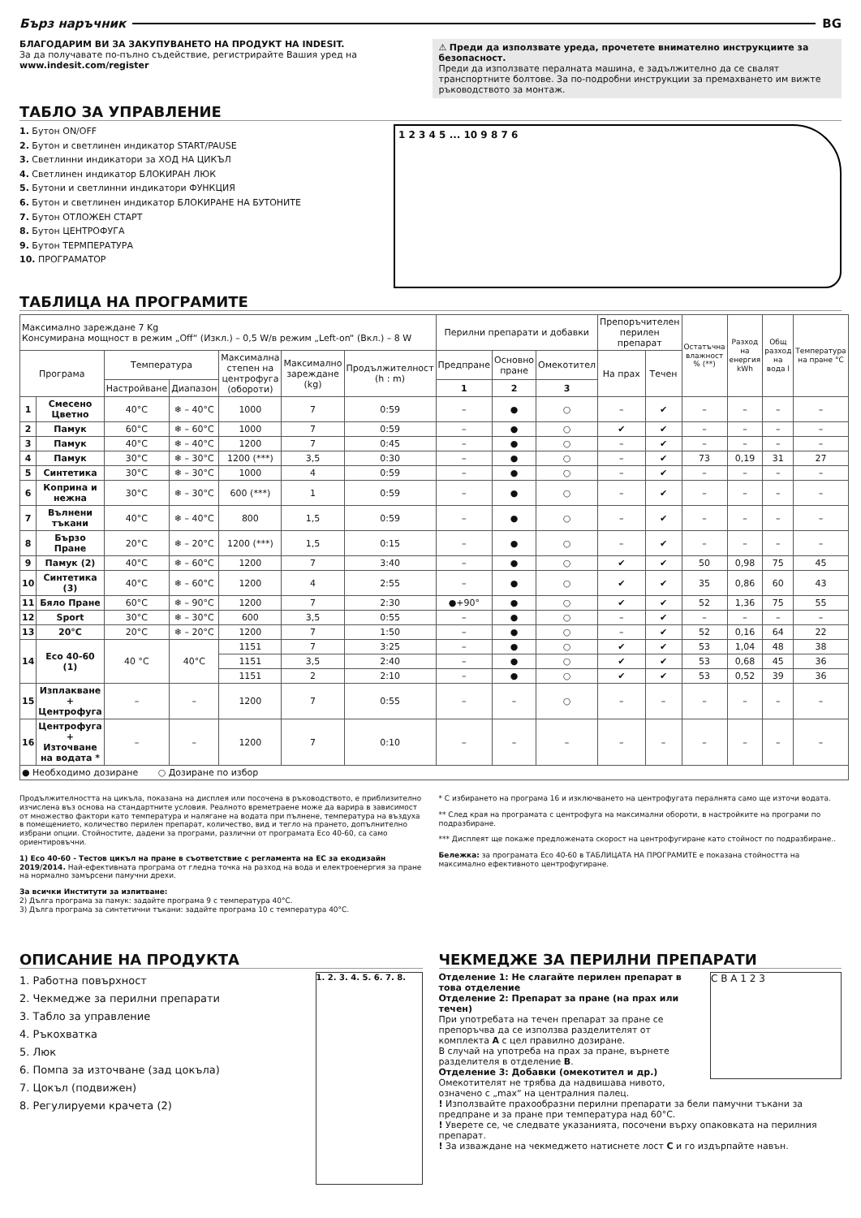Бърз наръчник BG
БЛАГОДАРИМ ВИ ЗА ЗАКУПУВАНЕТО НА ПРОДУКТ НА INDESIT.
За да получавате по-пълно съдействие, регистрирайте Вашия уред на www.indesit.com/register
⚠ Преди да използвате уреда, прочетете внимателно инструкциите за безопасност.
Преди да използвате пералната машина, е задължително да се свалят транспортните болтове. За по-подробни инструкции за премахването им вижте ръководството за монтаж.
ТАБЛО ЗА УПРАВЛЕНИЕ
1. Бутон ON/OFF
2. Бутон и светлинен индикатор START/PAUSE
3. Светлинни индикатори за ХОД НА ЦИКЪЛ
4. Светлинен индикатор БЛОКИРАН ЛЮК
5. Бутони и светлинни индикатори ФУНКЦИЯ
6. Бутон и светлинен индикатор БЛОКИРАНЕ НА БУТОНИТЕ
7. Бутон ОТЛОЖЕН СТАРТ
8. Бутон ЦЕНТРОФУГА
9. Бутон ТЕРМПЕРАТУРА
10. ПРОГРАМАТОР
1 2 3 4 5 ... 10 9 8 7 6
ТАБЛИЦА НА ПРОГРАМИТЕ
| Максимално зареждане 7 Kg Консумирана мощност в режим „Off“ (Изкл.) – 0,5 W/в режим „Left-on“ (Вкл.) – 8 W | | | | | | | Перилни препарати и добавки | | | Препоръчителен перилен препарат | | Остатъчна влажност % (**) | Разход на енергия kWh | Общ разход на вода l | Температура на пране °C |
| Програма | | Температура | | Максимална степен на центрофуга (обороти) | Максимално зареждане (kg) | Продължителност (h : m) | Предпране | Основно пране | Омекотител | На прах | Течен | | | | |
| | | Настройване | Диапазон | | | | 1 | 2 | 3 | | | | | | |
| 1 | Смесено Цветно | 40°C | ❄ – 40°C | 1000 | 7 | 0:59 | – | ● | ○ | – | ✔ | – | – | – | – |
| 2 | Памук | 60°C | ❄ – 60°C | 1000 | 7 | 0:59 | – | ● | ○ | ✔ | ✔ | – | – | – | – |
| 3 | Памук | 40°C | ❄ – 40°C | 1200 | 7 | 0:45 | – | ● | ○ | – | ✔ | – | – | – | – |
| 4 | Памук | 30°C | ❄ – 30°C | 1200 (***) | 3,5 | 0:30 | – | ● | ○ | – | ✔ | 73 | 0,19 | 31 | 27 |
| 5 | Синтетика | 30°C | ❄ – 30°C | 1000 | 4 | 0:59 | – | ● | ○ | – | ✔ | – | – | – | – |
| 6 | Коприна и нежна | 30°C | ❄ – 30°C | 600 (***) | 1 | 0:59 | – | ● | ○ | – | ✔ | – | – | – | – |
| 7 | Вълнени тъкани | 40°C | ❄ – 40°C | 800 | 1,5 | 0:59 | – | ● | ○ | – | ✔ | – | – | – | – |
| 8 | Бързо Пране | 20°C | ❄ – 20°C | 1200 (***) | 1,5 | 0:15 | – | ● | ○ | – | ✔ | – | – | – | – |
| 9 | Памук (2) | 40°C | ❄ – 60°C | 1200 | 7 | 3:40 | – | ● | ○ | ✔ | ✔ | 50 | 0,98 | 75 | 45 |
| 10 | Синтетика (3) | 40°C | ❄ – 60°C | 1200 | 4 | 2:55 | – | ● | ○ | ✔ | ✔ | 35 | 0,86 | 60 | 43 |
| 11 | Бяло Пране | 60°C | ❄ – 90°C | 1200 | 7 | 2:30 | ●+90° | ● | ○ | ✔ | ✔ | 52 | 1,36 | 75 | 55 |
| 12 | Sport | 30°C | ❄ – 30°C | 600 | 3,5 | 0:55 | – | ● | ○ | – | ✔ | – | – | – | – |
| 13 | 20°C | 20°C | ❄ – 20°C | 1200 | 7 | 1:50 | – | ● | ○ | – | ✔ | 52 | 0,16 | 64 | 22 |
| 14 | Eco 40-60 (1) | 40 °C | 40°C | 1151 | 7 | 3:25 | – | ● | ○ | ✔ | ✔ | 53 | 1,04 | 48 | 38 |
| | | | | 1151 | 3,5 | 2:40 | – | ● | ○ | ✔ | ✔ | 53 | 0,68 | 45 | 36 |
| | | | | 1151 | 2 | 2:10 | – | ● | ○ | ✔ | ✔ | 53 | 0,52 | 39 | 36 |
| 15 | Изплакване + Центрофуга | – | – | 1200 | 7 | 0:55 | – | – | ○ | – | – | – | – | – | – |
| 16 | Центрофуга + Източване на водата * | – | – | 1200 | 7 | 0:10 | – | – | – | – | – | – | – | – | – |
| ● Необходимо дозиране ○ Дозиране по избор | | | | | | | | | | | | | | | |
Продължителността на цикъла, показана на дисплея или посочена в ръководството, е приблизително изчислена въз основа на стандартните условия. Реалното времетраене може да варира в зависимост от множество фактори като температура и налягане на водата при пълнене, температура на въздуха в помещението, количество перилен препарат, количество, вид и тегло на прането, допълнително избрани опции. Стойностите, дадени за програми, различни от програмата Eco 40-60, са само ориентировъчни.
1) Eco 40-60 - Тестов цикъл на пране в съответствие с регламента на ЕС за екодизайн 2019/2014. Най-ефективната програма от гледна точка на разход на вода и електроенергия за пране на нормално замърсени памучни дрехи.
За всички Институти за изпитване:
2) Дълга програма за памук: задайте програма 9 с температура 40°C.
3) Дълга програма за синтетични тъкани: задайте програма 10 с температура 40°C.
* С избирането на програма 16 и изключването на центрофугата пералнята само ще източи водата.
** След края на програмата с центрофуга на максимални обороти, в настройките на програми по подразбиране.
*** Дисплеят ще покаже предложената скорост на центрофугиране като стойност по подразбиране..
Бележка: за програмата Eco 40-60 в ТАБЛИЦАТА НА ПРОГРАМИТЕ е показана стойността на максимално ефективното центрофугиране.
ОПИСАНИЕ НА ПРОДУКТА
1. Работна повърхност
2. Чекмедже за перилни препарати
3. Табло за управление
4. Ръкохватка
5. Люк
6. Помпа за източване (зад цокъла)
7. Цокъл (подвижен)
8. Регулируеми крачета (2)
1. 2. 3. 4. 5. 6. 7. 8.
ЧЕКМЕДЖЕ ЗА ПЕРИЛНИ ПРЕПАРАТИ
Отделение 1: Не слагайте перилен препарат в това отделение
Отделение 2: Препарат за пране (на прах или течен)
При употребата на течен препарат за пране се препоръчва да се използва разделителят от комплекта A с цел правилно дозиране.
В случай на употреба на прах за пране, върнете разделителя в отделение B.
Отделение 3: Добавки (омекотител и др.)
Омекотителят не трябва да надвишава нивото, означено с „max“ на централния палец.
C B A 1 2 3
! Използвайте прахообразни перилни препарати за бели памучни тъкани за предпране и за пране при температура над 60°C.
! Уверете се, че следвате указанията, посочени върху опаковката на перилния препарат.
! За изваждане на чекмеджето натиснете лост C и го издърпайте навън.